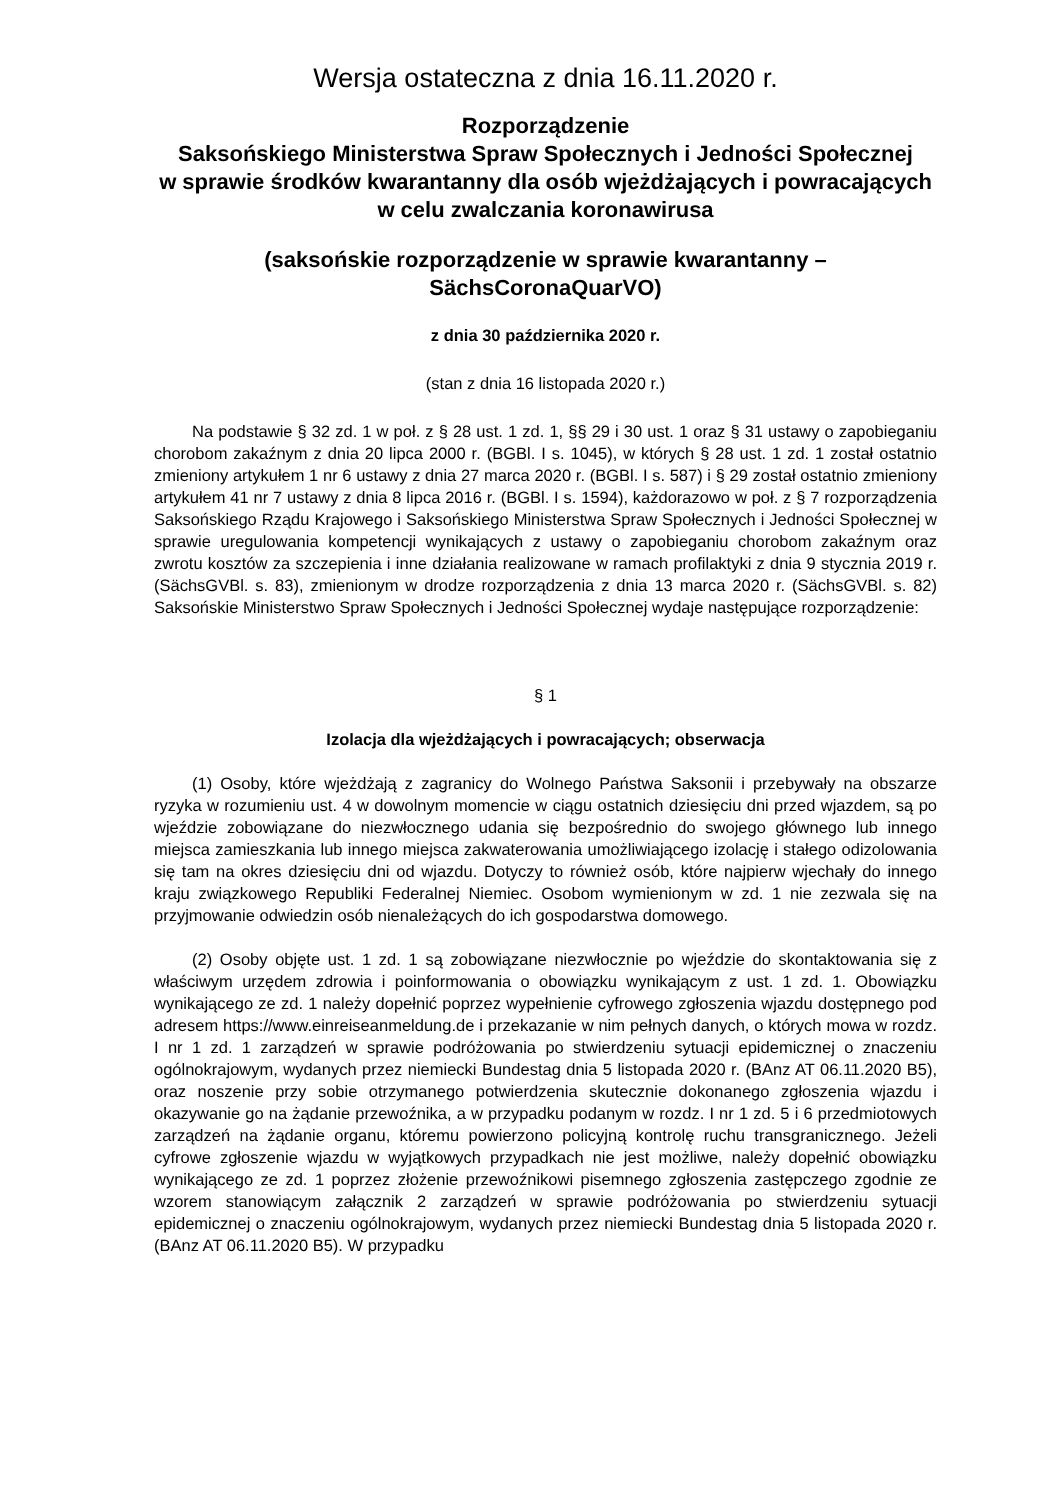Wersja ostateczna z dnia 16.11.2020 r.
Rozporządzenie
Saksońskiego Ministerstwa Spraw Społecznych i Jedności Społecznej
w sprawie środków kwarantanny dla osób wjeżdżających i powracających w celu zwalczania koronawirusa
(saksońskie rozporządzenie w sprawie kwarantanny – SächsCoronaQuarVO)
z dnia 30 października 2020 r.
(stan z dnia 16 listopada 2020 r.)
Na podstawie § 32 zd. 1 w poł. z § 28 ust. 1 zd. 1, §§ 29 i 30 ust. 1 oraz § 31 ustawy o zapobieganiu chorobom zakaźnym z dnia 20 lipca 2000 r. (BGBl. I s. 1045), w których § 28 ust. 1 zd. 1 został ostatnio zmieniony artykułem 1 nr 6 ustawy z dnia 27 marca 2020 r. (BGBl. I s. 587) i § 29 został ostatnio zmieniony artykułem 41 nr 7 ustawy z dnia 8 lipca 2016 r. (BGBl. I s. 1594), każdorazowo w poł. z § 7 rozporządzenia Saksońskiego Rządu Krajowego i Saksońskiego Ministerstwa Spraw Społecznych i Jedności Społecznej w sprawie uregulowania kompetencji wynikających z ustawy o zapobieganiu chorobom zakaźnym oraz zwrotu kosztów za szczepienia i inne działania realizowane w ramach profilaktyki z dnia 9 stycznia 2019 r. (SächsGVBl. s. 83), zmienionym w drodze rozporządzenia z dnia 13 marca 2020 r. (SächsGVBl. s. 82) Saksońskie Ministerstwo Spraw Społecznych i Jedności Społecznej wydaje następujące rozporządzenie:
§ 1
Izolacja dla wjeżdżających i powracających; obserwacja
(1) Osoby, które wjeżdżają z zagranicy do Wolnego Państwa Saksonii i przebywały na obszarze ryzyka w rozumieniu ust. 4 w dowolnym momencie w ciągu ostatnich dziesięciu dni przed wjazdem, są po wjeździe zobowiązane do niezwłocznego udania się bezpośrednio do swojego głównego lub innego miejsca zamieszkania lub innego miejsca zakwaterowania umożliwiającego izolację i stałego odizolowania się tam na okres dziesięciu dni od wjazdu. Dotyczy to również osób, które najpierw wjechały do innego kraju związkowego Republiki Federalnej Niemiec. Osobom wymienionym w zd. 1 nie zezwala się na przyjmowanie odwiedzin osób nienależących do ich gospodarstwa domowego.
(2) Osoby objęte ust. 1 zd. 1 są zobowiązane niezwłocznie po wjeździe do skontaktowania się z właściwym urzędem zdrowia i poinformowania o obowiązku wynikającym z ust. 1 zd. 1. Obowiązku wynikającego ze zd. 1 należy dopełnić poprzez wypełnienie cyfrowego zgłoszenia wjazdu dostępnego pod adresem https://www.einreiseanmeldung.de i przekazanie w nim pełnych danych, o których mowa w rozdz. I nr 1 zd. 1 zarządzeń w sprawie podróżowania po stwierdzeniu sytuacji epidemicznej o znaczeniu ogólnokrajowym, wydanych przez niemiecki Bundestag dnia 5 listopada 2020 r. (BAnz AT 06.11.2020 B5), oraz noszenie przy sobie otrzymanego potwierdzenia skutecznie dokonanego zgłoszenia wjazdu i okazywanie go na żądanie przewoźnika, a w przypadku podanym w rozdz. I nr 1 zd. 5 i 6 przedmiotowych zarządzeń na żądanie organu, któremu powierzono policyjną kontrolę ruchu transgranicznego. Jeżeli cyfrowe zgłoszenie wjazdu w wyjątkowych przypadkach nie jest możliwe, należy dopełnić obowiązku wynikającego ze zd. 1 poprzez złożenie przewoźnikowi pisemnego zgłoszenia zastępczego zgodnie ze wzorem stanowiącym załącznik 2 zarządzeń w sprawie podróżowania po stwierdzeniu sytuacji epidemicznej o znaczeniu ogólnokrajowym, wydanych przez niemiecki Bundestag dnia 5 listopada 2020 r. (BAnz AT 06.11.2020 B5). W przypadku